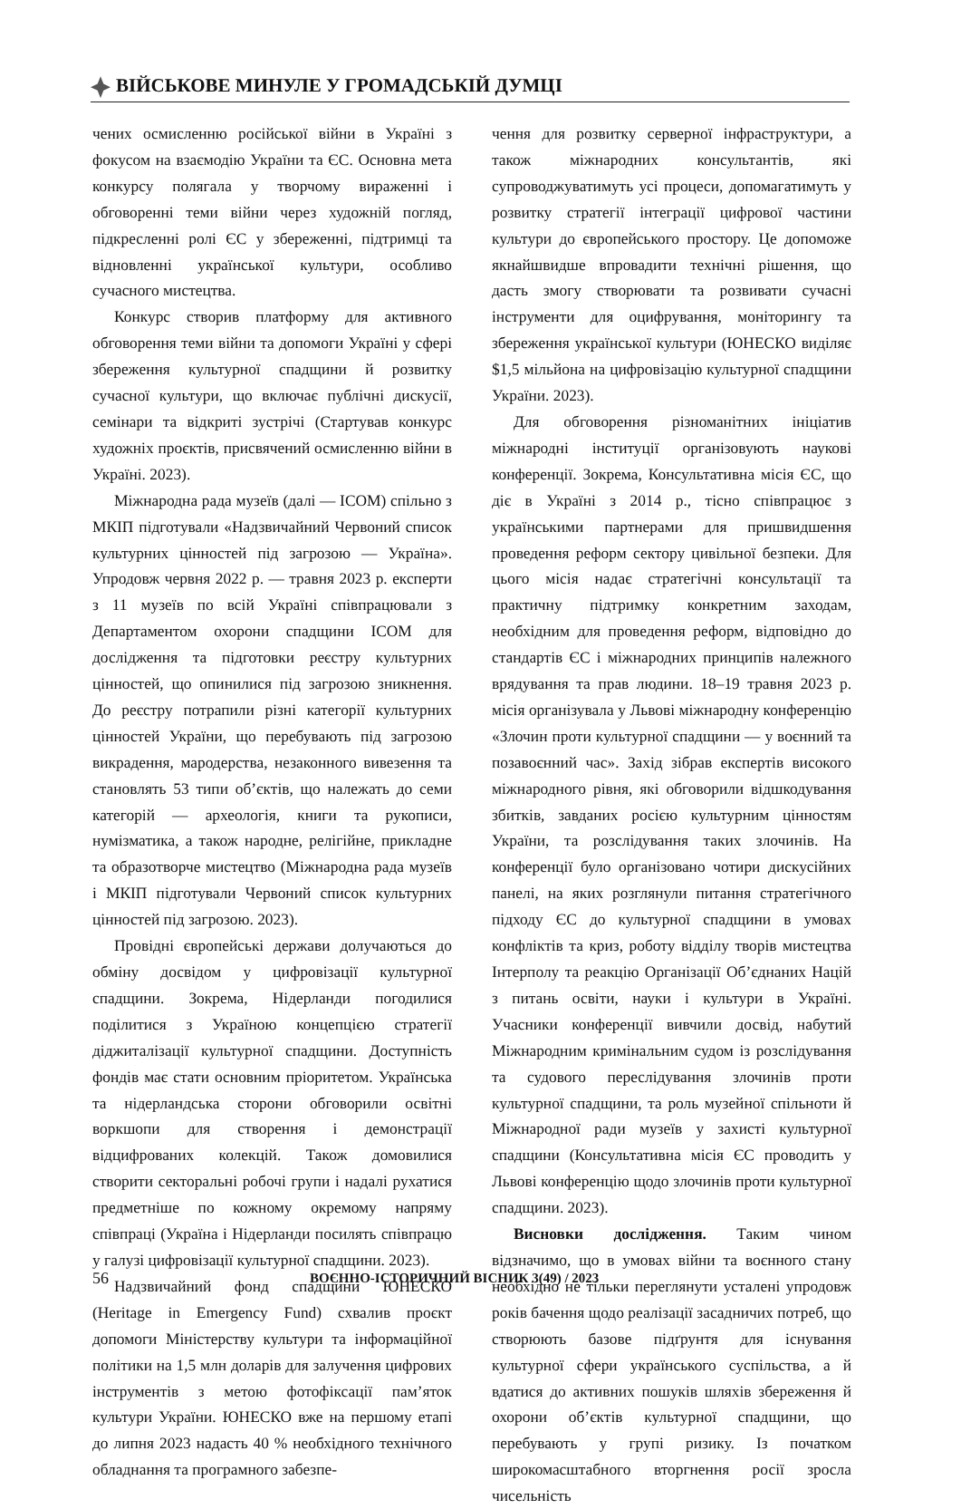ВІЙСЬКОВЕ МИНУЛЕ У ГРОМАДСЬКІЙ ДУМЦІ
чених осмисленню російської війни в Україні з фокусом на взаємодію України та ЄС. Основна мета конкурсу полягала у творчому вираженні і обговоренні теми війни через художній погляд, підкресленні ролі ЄС у збереженні, підтримці та відновленні української культури, особливо сучасного мистецтва.
Конкурс створив платформу для активного обговорення теми війни та допомоги Україні у сфері збереження культурної спадщини й розвитку сучасної культури, що включає публічні дискусії, семінари та відкриті зустрічі (Стартував конкурс художніх проєктів, присвячений осмисленню війни в Україні. 2023).
Міжнародна рада музеїв (далі — ICOM) спільно з МКІП підготували «Надзвичайний Червоний список культурних цінностей під загрозою — Україна». Упродовж червня 2022 р. — травня 2023 р. експерти з 11 музеїв по всій Україні співпрацювали з Департаментом охорони спадщини ICOM для дослідження та підготовки реєстру культурних цінностей, що опинилися під загрозою зникнення. До реєстру потрапили різні категорії культурних цінностей України, що перебувають під загрозою викрадення, мародерства, незаконного вивезення та становлять 53 типи об’єктів, що належать до семи категорій — археологія, книги та рукописи, нумізматика, а також народне, релігійне, прикладне та образотворче мистецтво (Міжнародна рада музеїв і МКІП підготували Червоний список культурних цінностей під загрозою. 2023).
Провідні європейські держави долучаються до обміну досвідом у цифровізації культурної спадщини. Зокрема, Нідерланди погодилися поділитися з Україною концепцією стратегії діджиталізації культурної спадщини. Доступність фондів має стати основним пріоритетом. Українська та нідерландська сторони обговорили освітні воркшопи для створення і демонстрації відцифрованих колекцій. Також домовилися створити секторальні робочі групи і надалі рухатися предметніше по кожному окремому напряму співпраці (Україна і Нідерланди посилять співпрацю у галузі цифровізації культурної спадщини. 2023).
Надзвичайний фонд спадщини ЮНЕСКО (Heritage in Emergency Fund) схвалив проєкт допомоги Міністерству культури та інформаційної політики на 1,5 млн доларів для залучення цифрових інструментів з метою фотофіксації пам’яток культури України. ЮНЕСКО вже на першому етапі до липня 2023 надасть 40 % необхідного технічного обладнання та програмного забезпе-
чення для розвитку серверної інфраструктури, а також міжнародних консультантів, які супроводжуватимуть усі процеси, допомагатимуть у розвитку стратегії інтеграції цифрової частини культури до європейського простору. Це допоможе якнайшвидше впровадити технічні рішення, що дасть змогу створювати та розвивати сучасні інструменти для оцифрування, моніторингу та збереження української культури (ЮНЕСКО виділяє $1,5 мільйона на цифровізацію культурної спадщини України. 2023).
Для обговорення різноманітних ініціатив міжнародні інституції організовують наукові конференції. Зокрема, Консультативна місія ЄС, що діє в Україні з 2014 р., тісно співпрацює з українськими партнерами для пришвидшення проведення реформ сектору цивільної безпеки. Для цього місія надає стратегічні консультації та практичну підтримку конкретним заходам, необхідним для проведення реформ, відповідно до стандартів ЄС і міжнародних принципів належного врядування та прав людини. 18–19 травня 2023 р. місія організувала у Львові міжнародну конференцію «Злочин проти культурної спадщини — у воєнний та позавоєнний час». Захід зібрав експертів високого міжнародного рівня, які обговорили відшкодування збитків, завданих росією культурним цінностям України, та розслідування таких злочинів. На конференції було організовано чотири дискусійних панелі, на яких розглянули питання стратегічного підходу ЄС до культурної спадщини в умовах конфліктів та криз, роботу відділу творів мистецтва Інтерполу та реакцію Організації Об’єднаних Націй з питань освіти, науки і культури в Україні. Учасники конференції вивчили досвід, набутий Міжнародним кримінальним судом із розслідування та судового переслідування злочинів проти культурної спадщини, та роль музейної спільноти й Міжнародної ради музеїв у захисті культурної спадщини (Консультативна місія ЄС проводить у Львові конференцію щодо злочинів проти культурної спадщини. 2023).
Висновки дослідження. Таким чином відзначимо, що в умовах війни та воєнного стану необхідно не тільки переглянути усталені упродовж років бачення щодо реалізації засадничих потреб, що створюють базове підґрунтя для існування культурної сфери українського суспільства, а й вдатися до активних пошуків шляхів збереження й охорони об’єктів культурної спадщини, що перебувають у групі ризику. Із початком широкомасштабного вторгнення росії зросла чисельність
56 ВОЄННО-ІСТОРИЧНИЙ ВІСНИК 3(49) / 2023